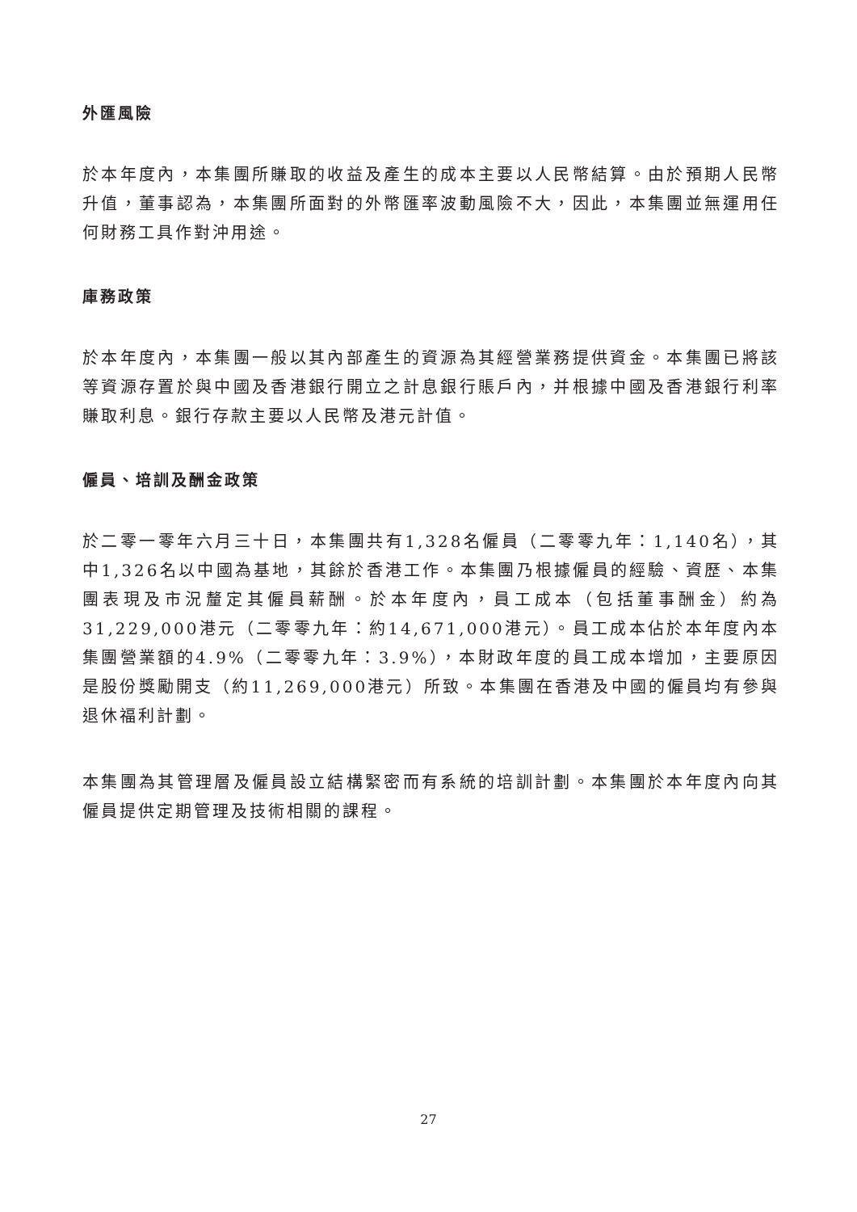外匯風險
於本年度內，本集團所賺取的收益及產生的成本主要以人民幣結算。由於預期人民幣升值，董事認為，本集團所面對的外幣匯率波動風險不大，因此，本集團並無運用任何財務工具作對沖用途。
庫務政策
於本年度內，本集團一般以其內部產生的資源為其經營業務提供資金。本集團已將該等資源存置於與中國及香港銀行開立之計息銀行賬戶內，并根據中國及香港銀行利率賺取利息。銀行存款主要以人民幣及港元計值。
僱員、培訓及酬金政策
於二零一零年六月三十日，本集團共有1,328名僱員（二零零九年：1,140名），其中1,326名以中國為基地，其餘於香港工作。本集團乃根據僱員的經驗、資歷、本集團表現及市況釐定其僱員薪酬。於本年度內，員工成本（包括董事酬金）約為31,229,000港元（二零零九年：約14,671,000港元）。員工成本佔於本年度內本集團營業額的4.9%（二零零九年：3.9%），本財政年度的員工成本增加，主要原因是股份獎勵開支（約11,269,000港元）所致。本集團在香港及中國的僱員均有參與退休福利計劃。
本集團為其管理層及僱員設立結構緊密而有系統的培訓計劃。本集團於本年度內向其僱員提供定期管理及技術相關的課程。
27